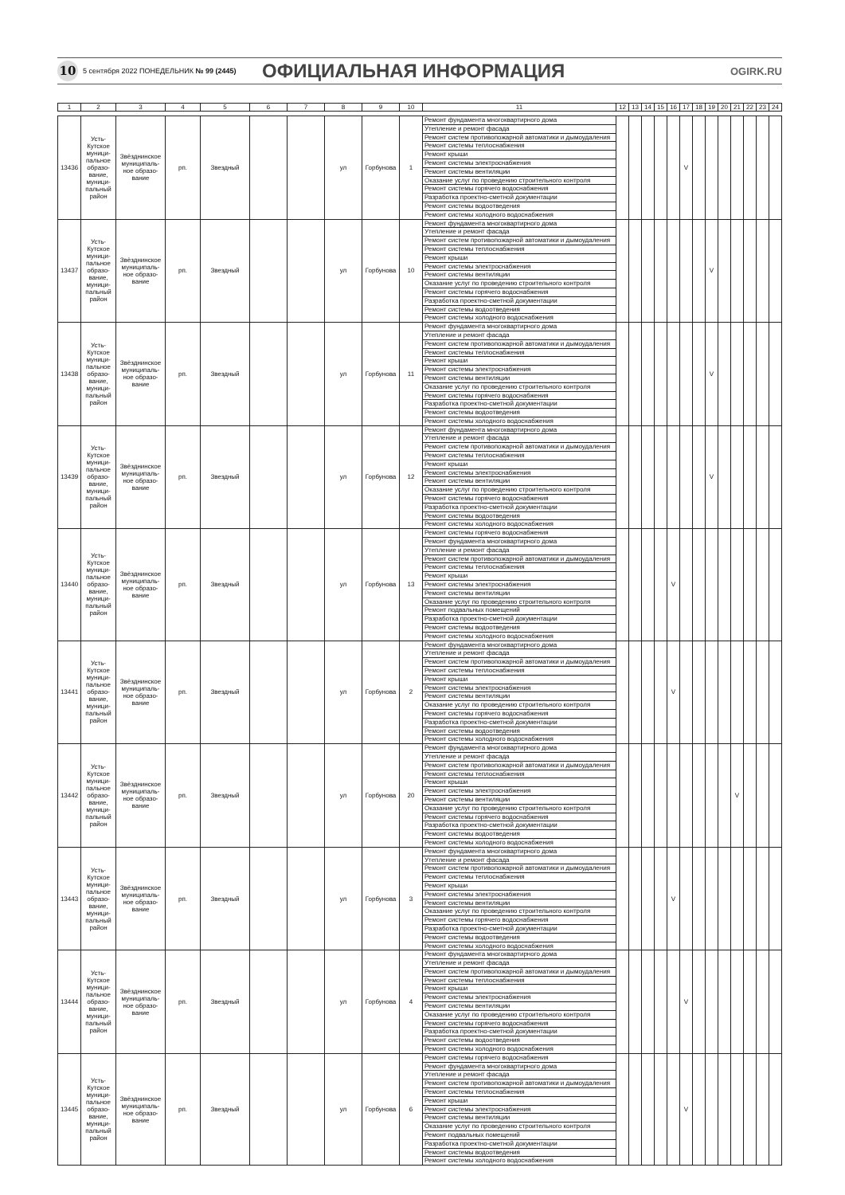10
5 сентября 2022 ПОНЕДЕЛЬНИК № 99 (2445)
ОФИЦИАЛЬНАЯ ИНФОРМАЦИЯ
OGIRK.RU
| 1 | 2 | 3 | 4 | 5 | 6 | 7 | 8 | 9 | 10 | 11 | 12 | 13 | 14 | 15 | 16 | 17 | 18 | 19 | 20 | 21 | 22 | 23 | 24 |
| --- | --- | --- | --- | --- | --- | --- | --- | --- | --- | --- | --- | --- | --- | --- | --- | --- | --- | --- | --- | --- | --- | --- | --- |
| 13436 | Усть-Кутское муници-пальное образо-вание, муници-пальный район | Звёзднинское муниципаль-ное образо-вание | рп. | Звездный | | | ул | Горбунова | 1 | Ремонт фундамента многоквартирного дома Утепление и ремонт фасада Ремонт систем противопожарной автоматики и дымоудаления Ремонт системы теплоснабжения Ремонт крыши Ремонт системы электроснабжения Ремонт системы вентиляции Оказание услуг по проведению строительного контроля Ремонт системы горячего водоснабжения Разработка проектно-сметной документации Ремонт системы водоотведения Ремонт системы холодного водоснабжения | | | | | | V | | | | | | | |
| 13437 | Усть-Кутское муници-пальное образо-вание, муници-пальный район | Звёзднинское муниципаль-ное образо-вание | рп. | Звездный | | | ул | Горбунова | 10 | Ремонт фундамента многоквартирного дома Утепление и ремонт фасада Ремонт систем противопожарной автоматики и дымоудаления Ремонт системы теплоснабжения Ремонт крыши Ремонт системы электроснабжения Ремонт системы вентиляции Оказание услуг по проведению строительного контроля Ремонт системы горячего водоснабжения Разработка проектно-сметной документации Ремонт системы водоотведения Ремонт системы холодного водоснабжения | | | | | | | | V | | | | | |
| 13438 | Усть-Кутское муници-пальное образо-вание, муници-пальный район | Звёзднинское муниципаль-ное образо-вание | рп. | Звездный | | | ул | Горбунова | 11 | Ремонт фундамента многоквартирного дома Утепление и ремонт фасада Ремонт систем противопожарной автоматики и дымоудаления Ремонт системы теплоснабжения Ремонт крыши Ремонт системы электроснабжения Ремонт системы вентиляции Оказание услуг по проведению строительного контроля Ремонт системы горячего водоснабжения Разработка проектно-сметной документации Ремонт системы водоотведения Ремонт системы холодного водоснабжения | | | | | | | | V | | | | | |
| 13439 | Усть-Кутское муници-пальное образо-вание, муници-пальный район | Звёзднинское муниципаль-ное образо-вание | рп. | Звездный | | | ул | Горбунова | 12 | Ремонт фундамента многоквартирного дома Утепление и ремонт фасада Ремонт систем противопожарной автоматики и дымоудаления Ремонт системы теплоснабжения Ремонт крыши Ремонт системы электроснабжения Ремонт системы вентиляции Оказание услуг по проведению строительного контроля Ремонт системы горячего водоснабжения Разработка проектно-сметной документации Ремонт системы водоотведения Ремонт системы холодного водоснабжения | | | | | | | | V | | | | | |
| 13440 | Усть-Кутское муници-пальное образо-вание, муници-пальный район | Звёзднинское муниципаль-ное образо-вание | рп. | Звездный | | | ул | Горбунова | 13 | Ремонт системы горячего водоснабжения Ремонт фундамента многоквартирного дома Утепление и ремонт фасада Ремонт систем противопожарной автоматики и дымоудаления Ремонт системы теплоснабжения Ремонт крыши Ремонт системы электроснабжения Ремонт системы вентиляции Оказание услуг по проведению строительного контроля Ремонт подвальных помещений Разработка проектно-сметной документации Ремонт системы водоотведения Ремонт системы холодного водоснабжения | | | | | V | | | | | | | | |
| 13441 | Усть-Кутское муници-пальное образо-вание, муници-пальный район | Звёзднинское муниципаль-ное образо-вание | рп. | Звездный | | | ул | Горбунова | 2 | Ремонт фундамента многоквартирного дома Утепление и ремонт фасада Ремонт систем противопожарной автоматики и дымоудаления Ремонт системы теплоснабжения Ремонт крыши Ремонт системы электроснабжения Ремонт системы вентиляции Оказание услуг по проведению строительного контроля Ремонт системы горячего водоснабжения Разработка проектно-сметной документации Ремонт системы водоотведения Ремонт системы холодного водоснабжения | | | | | V | | | | | | | | |
| 13442 | Усть-Кутское муници-пальное образо-вание, муници-пальный район | Звёзднинское муниципаль-ное образо-вание | рп. | Звездный | | | ул | Горбунова | 20 | Ремонт фундамента многоквартирного дома Утепление и ремонт фасада Ремонт систем противопожарной автоматики и дымоудаления Ремонт системы теплоснабжения Ремонт крыши Ремонт системы электроснабжения Ремонт системы вентиляции Оказание услуг по проведению строительного контроля Ремонт системы горячего водоснабжения Разработка проектно-сметной документации Ремонт системы водоотведения Ремонт системы холодного водоснабжения | | | | | | | | | | V | | | |
| 13443 | Усть-Кутское муници-пальное образо-вание, муници-пальный район | Звёзднинское муниципаль-ное образо-вание | рп. | Звездный | | | ул | Горбунова | 3 | Ремонт фундамента многоквартирного дома Утепление и ремонт фасада Ремонт систем противопожарной автоматики и дымоудаления Ремонт системы теплоснабжения Ремонт крыши Ремонт системы электроснабжения Ремонт системы вентиляции Оказание услуг по проведению строительного контроля Ремонт системы горячего водоснабжения Разработка проектно-сметной документации Ремонт системы водоотведения Ремонт системы холодного водоснабжения | | | | | V | | | | | | | | |
| 13444 | Усть-Кутское муници-пальное образо-вание, муници-пальный район | Звёзднинское муниципаль-ное образо-вание | рп. | Звездный | | | ул | Горбунова | 4 | Ремонт фундамента многоквартирного дома Утепление и ремонт фасада Ремонт систем противопожарной автоматики и дымоудаления Ремонт системы теплоснабжения Ремонт крыши Ремонт системы электроснабжения Ремонт системы вентиляции Оказание услуг по проведению строительного контроля Ремонт системы горячего водоснабжения Разработка проектно-сметной документации Ремонт системы водоотведения Ремонт системы холодного водоснабжения | | | | | | V | | | | | | | |
| 13445 | Усть-Кутское муници-пальное образо-вание, муници-пальный район | Звёзднинское муниципаль-ное образо-вание | рп. | Звездный | | | ул | Горбунова | 6 | Ремонт системы горячего водоснабжения Ремонт фундамента многоквартирного дома Утепление и ремонт фасада Ремонт систем противопожарной автоматики и дымоудаления Ремонт системы теплоснабжения Ремонт крыши Ремонт системы электроснабжения Ремонт системы вентиляции Оказание услуг по проведению строительного контроля Ремонт подвальных помещений Разработка проектно-сметной документации Ремонт системы водоотведения Ремонт системы холодного водоснабжения | | | | | | V | | | | | | | |